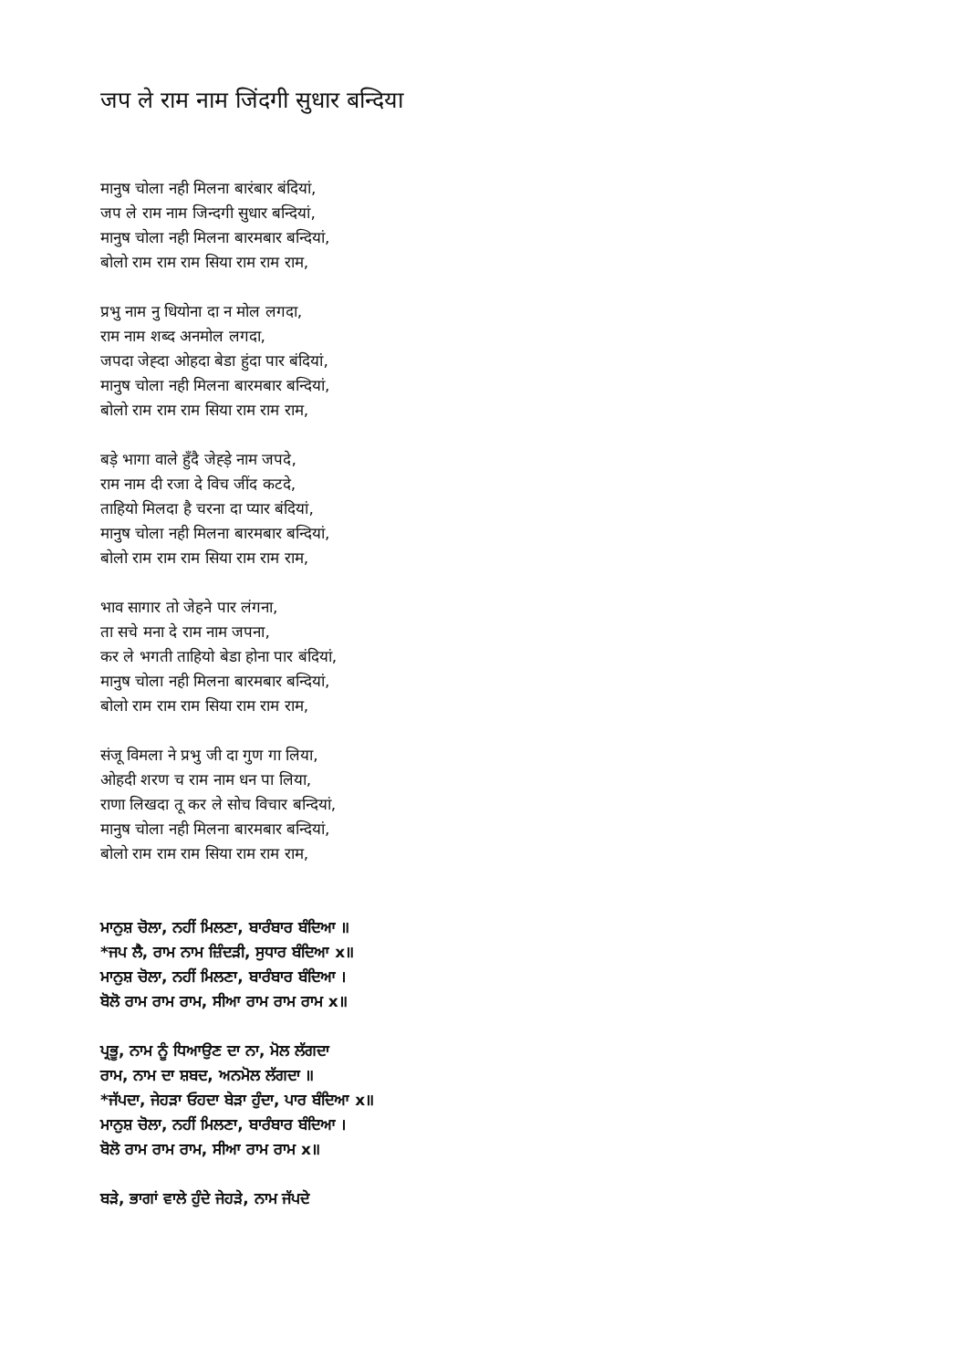जप ले राम नाम जिंदगी सुधार बन्दिया
मानुष चोला नही मिलना बारंबार बंदियां,
जप ले राम नाम जिन्दगी सुधार बन्दियां,
मानुष चोला नही मिलना बारमबार बन्दियां,
बोलो राम राम राम सिया राम राम राम,
प्रभु नाम नु धियोना दा न मोल लगदा,
राम नाम शब्द अनमोल लगदा,
जपदा जेह्दा ओहदा बेडा हुंदा पार बंदियां,
मानुष चोला नही मिलना बारमबार बन्दियां,
बोलो राम राम राम सिया राम राम राम,
बड़े भागा वाले हुँदै जेह्ड़े नाम जपदे,
राम नाम दी रजा दे विच जींद कटदे,
ताहियो मिलदा है चरना दा प्यार बंदियां,
मानुष चोला नही मिलना बारमबार बन्दियां,
बोलो राम राम राम सिया राम राम राम,
भाव सागार तो जेहने पार लंगना,
ता सचे मना दे राम नाम जपना,
कर ले भगती ताहियो बेडा होना पार बंदियां,
मानुष चोला नही मिलना बारमबार बन्दियां,
बोलो राम राम राम सिया राम राम राम,
संजू विमला ने प्रभु जी दा गुण गा लिया,
ओहदी शरण च राम नाम धन पा लिया,
राणा लिखदा तू कर ले सोच विचार बन्दियां,
मानुष चोला नही मिलना बारमबार बन्दियां,
बोलो राम राम राम सिया राम राम राम,
ਮਾਨੁਸ਼ ਚੋਲਾ, ਨਹੀਂ ਮਿਲਣਾ, ਬਾਰੰਬਾਰ ਬੰਦਿਆ ॥
*ਜਪ ਲੈ, ਰਾਮ ਨਾਮ ਜ਼ਿੰਦੜੀ, ਸੁਧਾਰ ਬੰਦਿਆ x॥
ਮਾਨੁਸ਼ ਚੋਲਾ, ਨਹੀਂ ਮਿਲਣਾ, ਬਾਰੰਬਾਰ ਬੰਦਿਆ ।
ਬੋਲੋ ਰਾਮ ਰਾਮ ਰਾਮ, ਸੀਆ ਰਾਮ ਰਾਮ ਰਾਮ x॥
ਪ੍ਰਭੂ, ਨਾਮ ਨੂੰ ਧਿਆਉਣ ਦਾ ਨਾ, ਮੋਲ ਲੱਗਦਾ
ਰਾਮ, ਨਾਮ ਦਾ ਸ਼ਬਦ, ਅਨਮੋਲ ਲੱਗਦਾ ॥
*ਜੱਪਦਾ, ਜੇਹੜਾ ਓਹਦਾ ਬੇੜਾ ਹੁੰਦਾ, ਪਾਰ ਬੰਦਿਆ x॥
ਮਾਨੁਸ਼ ਚੋਲਾ, ਨਹੀਂ ਮਿਲਣਾ, ਬਾਰੰਬਾਰ ਬੰਦਿਆ ।
ਬੋਲੋ ਰਾਮ ਰਾਮ ਰਾਮ, ਸੀਆ ਰਾਮ ਰਾਮ x॥
ਬੜੇ, ਭਾਗਾਂ ਵਾਲੇ ਹੁੰਦੇ ਜੇਹੜੇ, ਨਾਮ ਜੱਪਦੇ